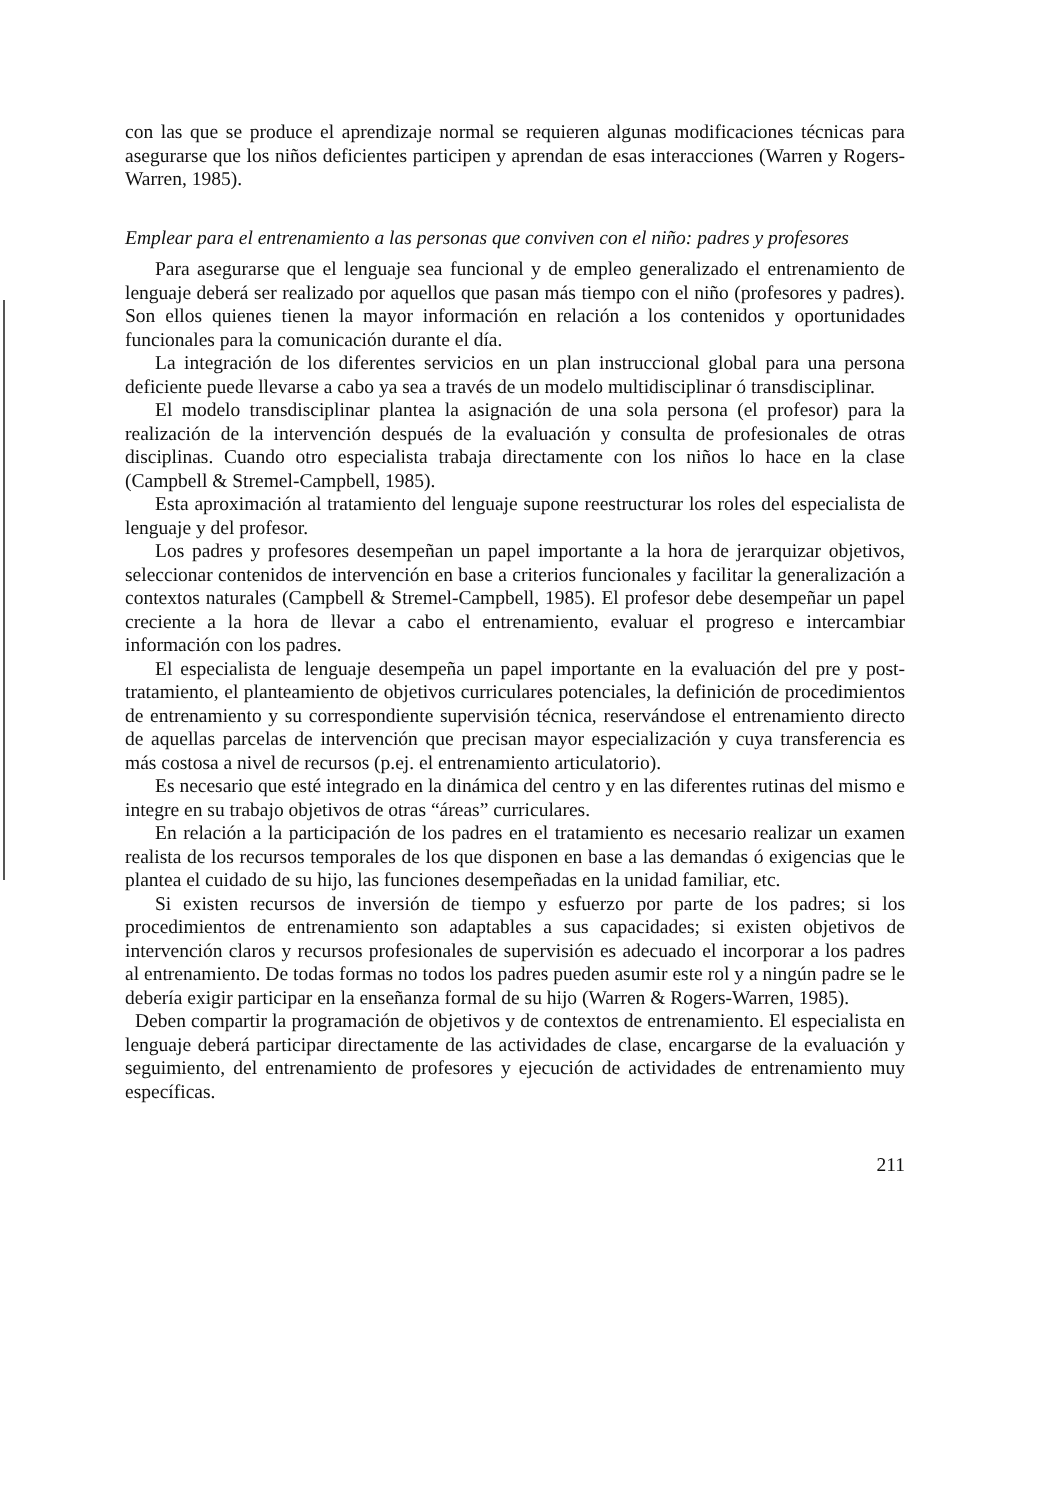con las que se produce el aprendizaje normal se requieren algunas modificaciones técnicas para asegurarse que los niños deficientes participen y aprendan de esas interacciones (Warren y Rogers-Warren, 1985).
Emplear para el entrenamiento a las personas que conviven con el niño: padres y profesores
Para asegurarse que el lenguaje sea funcional y de empleo generalizado el entrenamiento de lenguaje deberá ser realizado por aquellos que pasan más tiempo con el niño (profesores y padres). Son ellos quienes tienen la mayor información en relación a los contenidos y oportunidades funcionales para la comunicación durante el día.
La integración de los diferentes servicios en un plan instruccional global para una persona deficiente puede llevarse a cabo ya sea a través de un modelo multidisciplinar ó transdisciplinar.
El modelo transdisciplinar plantea la asignación de una sola persona (el profesor) para la realización de la intervención después de la evaluación y consulta de profesionales de otras disciplinas. Cuando otro especialista trabaja directamente con los niños lo hace en la clase (Campbell & Stremel-Campbell, 1985).
Esta aproximación al tratamiento del lenguaje supone reestructurar los roles del especialista de lenguaje y del profesor.
Los padres y profesores desempeñan un papel importante a la hora de jerarquizar objetivos, seleccionar contenidos de intervención en base a criterios funcionales y facilitar la generalización a contextos naturales (Campbell & Stremel-Campbell, 1985). El profesor debe desempeñar un papel creciente a la hora de llevar a cabo el entrenamiento, evaluar el progreso e intercambiar información con los padres.
El especialista de lenguaje desempeña un papel importante en la evaluación del pre y post-tratamiento, el planteamiento de objetivos curriculares potenciales, la definición de procedimientos de entrenamiento y su correspondiente supervisión técnica, reservándose el entrenamiento directo de aquellas parcelas de intervención que precisan mayor especialización y cuya transferencia es más costosa a nivel de recursos (p.ej. el entrenamiento articulatorio).
Es necesario que esté integrado en la dinámica del centro y en las diferentes rutinas del mismo e integre en su trabajo objetivos de otras “áreas” curriculares.
En relación a la participación de los padres en el tratamiento es necesario realizar un examen realista de los recursos temporales de los que disponen en base a las demandas ó exigencias que le plantea el cuidado de su hijo, las funciones desempeñadas en la unidad familiar, etc.
Si existen recursos de inversión de tiempo y esfuerzo por parte de los padres; si los procedimientos de entrenamiento son adaptables a sus capacidades; si existen objetivos de intervención claros y recursos profesionales de supervisión es adecuado el incorporar a los padres al entrenamiento. De todas formas no todos los padres pueden asumir este rol y a ningún padre se le debería exigir participar en la enseñanza formal de su hijo (Warren & Rogers-Warren, 1985).
Deben compartir la programación de objetivos y de contextos de entrenamiento. El especialista en lenguaje deberá participar directamente de las actividades de clase, encargarse de la evaluación y seguimiento, del entrenamiento de profesores y ejecución de actividades de entrenamiento muy específicas.
211